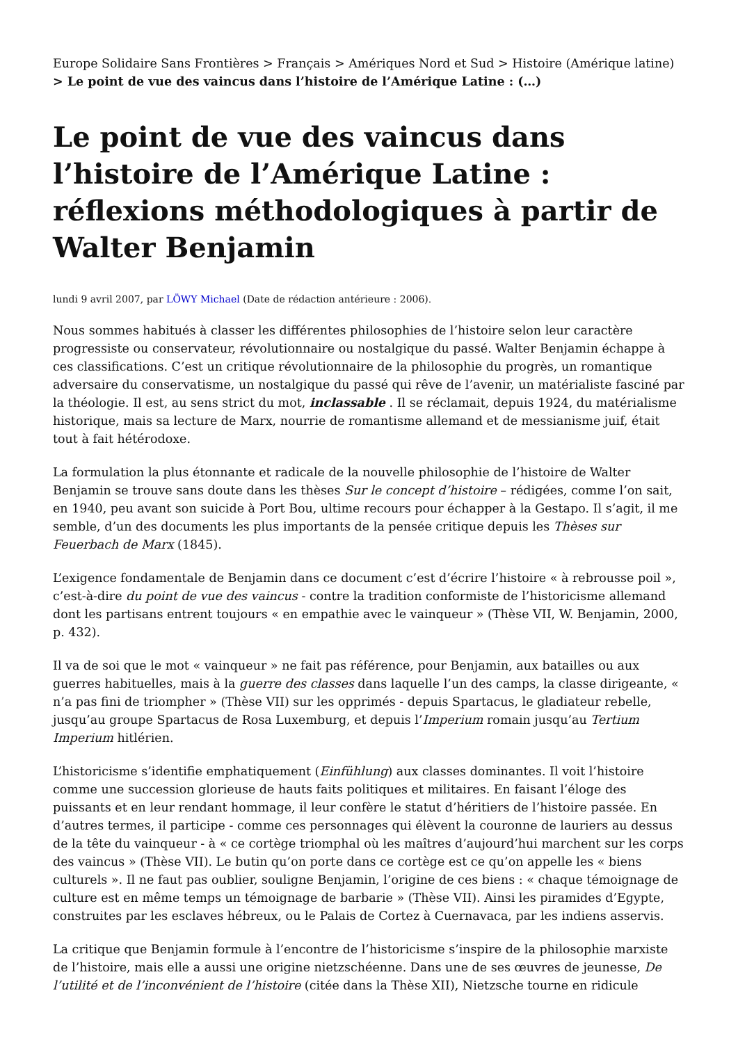Europe Solidaire Sans Frontières > Français > Amériques Nord et Sud > Histoire (Amérique latine) > Le point de vue des vaincus dans l’histoire de l’Amérique Latine : (…)
Le point de vue des vaincus dans l’histoire de l’Amérique Latine : réflexions méthodologiques à partir de Walter Benjamin
lundi 9 avril 2007, par LÖWY Michael (Date de rédaction antérieure : 2006).
Nous sommes habitués à classer les différentes philosophies de l’histoire selon leur caractère progressiste ou conservateur, révolutionnaire ou nostalgique du passé. Walter Benjamin échappe à ces classifications. C’est un critique révolutionnaire de la philosophie du progrès, un romantique adversaire du conservatisme, un nostalgique du passé qui rêve de l’avenir, un matérialiste fasciné par la théologie. Il est, au sens strict du mot, inclassable . Il se réclamait, depuis 1924, du matérialisme historique, mais sa lecture de Marx, nourrie de romantisme allemand et de messianisme juif, était tout à fait hétérodoxe.
La formulation la plus étonnante et radicale de la nouvelle philosophie de l’histoire de Walter Benjamin se trouve sans doute dans les thèses Sur le concept d’histoire – rédigées, comme l’on sait, en 1940, peu avant son suicide à Port Bou, ultime recours pour échapper à la Gestapo. Il s’agit, il me semble, d’un des documents les plus importants de la pensée critique depuis les Thèses sur Feuerbach de Marx (1845).
L’exigence fondamentale de Benjamin dans ce document c’est d’écrire l’histoire « à rebrousse poil », c’est-à-dire du point de vue des vaincus - contre la tradition conformiste de l’historicisme allemand dont les partisans entrent toujours « en empathie avec le vainqueur » (Thèse VII, W. Benjamin, 2000, p. 432).
Il va de soi que le mot « vainqueur » ne fait pas référence, pour Benjamin, aux batailles ou aux guerres habituelles, mais à la guerre des classes dans laquelle l’un des camps, la classe dirigeante, « n’a pas fini de triompher » (Thèse VII) sur les opprimés - depuis Spartacus, le gladiateur rebelle, jusqu’au groupe Spartacus de Rosa Luxemburg, et depuis l’Imperium romain jusqu’au Tertium Imperium hitlérien.
L’historicisme s’identifie emphatiquement (Einfühlung) aux classes dominantes. Il voit l’histoire comme une succession glorieuse de hauts faits politiques et militaires. En faisant l’éloge des puissants et en leur rendant hommage, il leur confère le statut d’héritiers de l’histoire passée. En d’autres termes, il participe - comme ces personnages qui élèvent la couronne de lauriers au dessus de la tête du vainqueur - à « ce cortège triomphal où les maîtres d’aujourd’hui marchent sur les corps des vaincus » (Thèse VII). Le butin qu’on porte dans ce cortège est ce qu’on appelle les « biens culturels ». Il ne faut pas oublier, souligne Benjamin, l’origine de ces biens : « chaque témoignage de culture est en même temps un témoignage de barbarie » (Thèse VII). Ainsi les piramides d’Egypte, construites par les esclaves hébreux, ou le Palais de Cortez à Cuernavaca, par les indiens asservis.
La critique que Benjamin formule à l’encontre de l’historicisme s’inspire de la philosophie marxiste de l’histoire, mais elle a aussi une origine nietzschéenne. Dans une de ses œuvres de jeunesse, De l’utilité et de l’inconvénient de l’histoire (citée dans la Thèse XII), Nietzsche tourne en ridicule